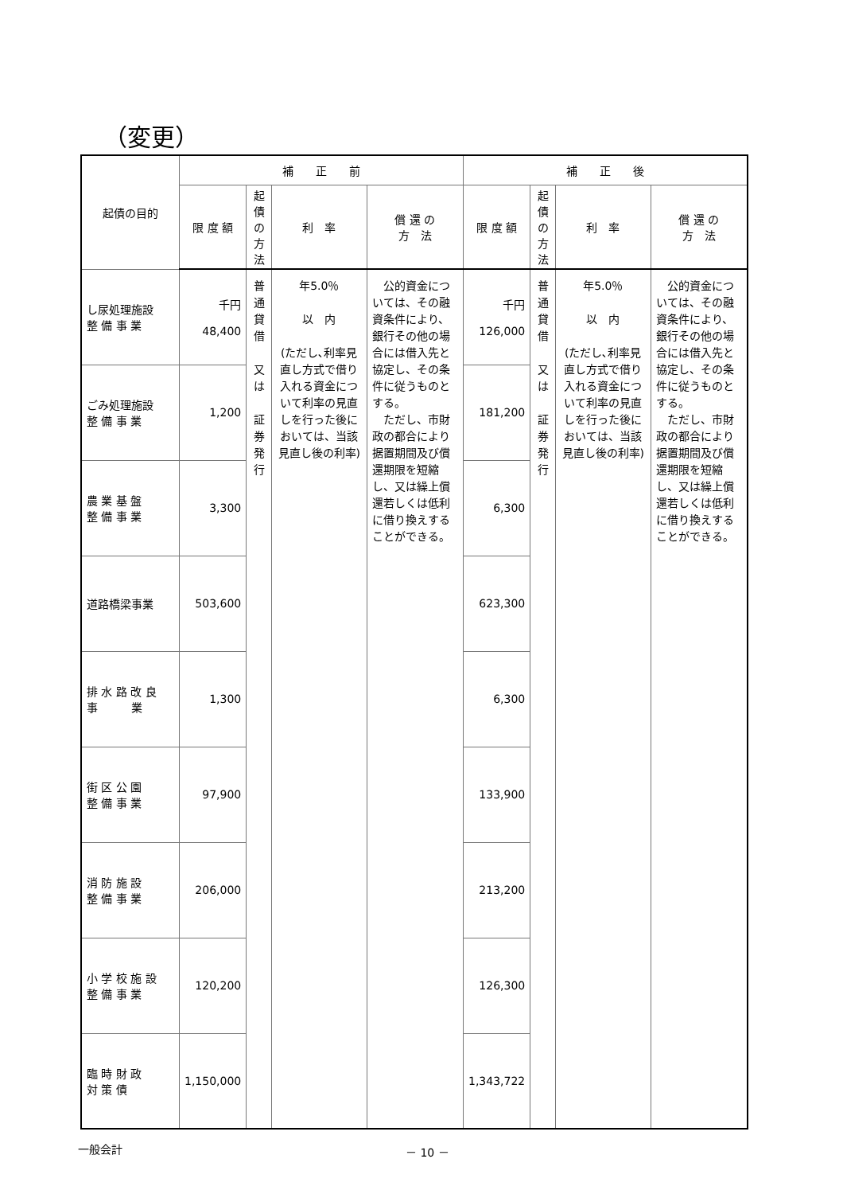（変更）
| 起債の目的 | 補 正 前 | | | | 補 正 後 | | | |
| --- | --- | --- | --- | --- | --- | --- | --- | --- |
| | 限 度 額 | 起債の 方 法 | 利 率 | 償 還 の 方 法 | 限 度 額 | 起債の 方 法 | 利 率 | 償 還 の 方 法 |
| し尿処理施設 整 備 事 業 | 千円 48,400 | 普通貸借 又は 証券発行 | 年5.0％ 以 内 (ただし､利率見直し方式で借り入れる資金について利率の見直しを行った後においては、当該見直し後の利率) | 公的資金については、その融資条件により、銀行その他の場合には借入先と協定し、その条件に従うものとする。 ただし、市財政の都合により据置期間及び償還期限を短縮し、又は繰上償還若しくは低利に借り換えすることができる。 | 千円 126,000 | 普通貸借 又は 証券発行 | 年5.0％ 以 内 (ただし､利率見直し方式で借り入れる資金について利率の見直しを行った後においては、当該見直し後の利率) | 公的資金については、その融資条件により、銀行その他の場合には借入先と協定し、その条件に従うものとする。 ただし、市財政の都合により据置期間及び償還期限を短縮し、又は繰上償還若しくは低利に借り換えすることができる。 |
| ごみ処理施設 整 備 事 業 | 1,200 | | | | 181,200 | | | |
| 農 業 基 盤 整 備 事 業 | 3,300 | | | | 6,300 | | | |
| 道路橋梁事業 | 503,600 | | | | 623,300 | | | |
| 排 水 路 改 良 事 業 | 1,300 | | | | 6,300 | | | |
| 街 区 公 園 整 備 事 業 | 97,900 | | | | 133,900 | | | |
| 消 防 施 設 整 備 事 業 | 206,000 | | | | 213,200 | | | |
| 小 学 校 施 設 整 備 事 業 | 120,200 | | | | 126,300 | | | |
| 臨 時 財 政 対 策 債 | 1,150,000 | | | | 1,343,722 | | | |
一般会計 － 10 －